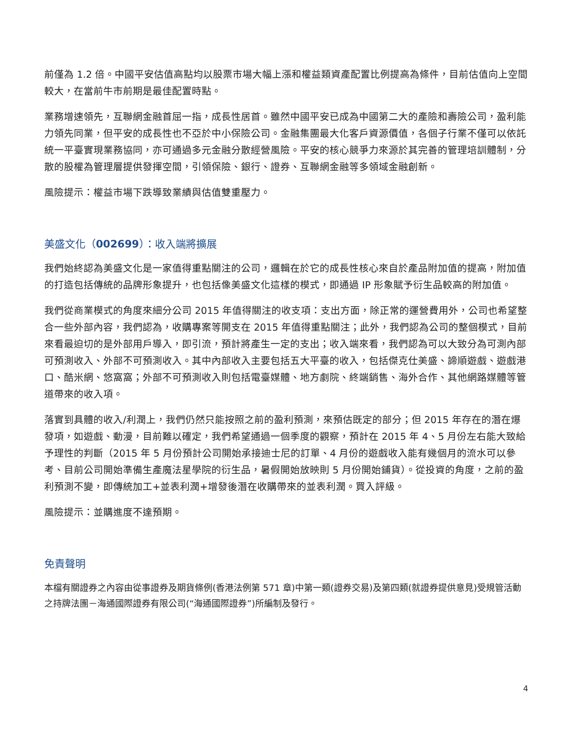前僅為 1.2 倍。中國平安估值高點均以股票市場大幅上漲和權益類資產配置比例提高為條件，目前估值向上空間較大，在當前牛市前期是最佳配置時點。
業務增速領先，互聯網金融首屈一指，成長性居首。雖然中國平安已成為中國第二大的產險和壽險公司，盈利能力領先同業，但平安的成長性也不亞於中小保險公司。金融集團最大化客戶資源價值，各個子行業不僅可以依託統一平臺實現業務協同，亦可通過多元金融分散經營風險。平安的核心競爭力來源於其完善的管理培訓體制，分散的股權為管理層提供發揮空間，引領保險、銀行、證券、互聯網金融等多領域金融創新。
風險提示：權益市場下跌導致業績與估值雙重壓力。
美盛文化（002699）：收入端將擴展
我們始終認為美盛文化是一家值得重點關注的公司，邏輯在於它的成長性核心來自於產品附加值的提高，附加值的打造包括傳統的品牌形象提升，也包括像美盛文化這樣的模式，即通過 IP 形象賦予衍生品較高的附加值。
我們從商業模式的角度來細分公司 2015 年值得關注的收支項：支出方面，除正常的運營費用外，公司也希望整合一些外部內容，我們認為，收購專案等開支在 2015 年值得重點關注；此外，我們認為公司的整個模式，目前來看最迫切的是外部用戶導入，即引流，預計將產生一定的支出；收入端來看，我們認為可以大致分為可測內部可預測收入、外部不可預測收入。其中內部收入主要包括五大平臺的收入，包括傑克仕美盛、諦順遊戲、遊戲港口、酷米網、悠窩窩；外部不可預測收入則包括電臺媒體、地方劇院、終端銷售、海外合作、其他網路媒體等管道帶來的收入項。
落實到具體的收入/利潤上，我們仍然只能按照之前的盈利預測，來預估既定的部分；但 2015 年存在的潛在爆發項，如遊戲、動漫，目前難以確定，我們希望通過一個季度的觀察，預計在 2015 年 4、5 月份左右能大致給予理性的判斷（2015 年 5 月份預計公司開始承接迪士尼的訂單、4 月份的遊戲收入能有幾個月的流水可以參考、目前公司開始準備生產魔法星學院的衍生品，暑假開始放映則 5 月份開始鋪貨）。從投資的角度，之前的盈利預測不變，即傳統加工+並表利潤+增發後潛在收購帶來的並表利潤。買入評級。
風險提示：並購進度不達預期。
免責聲明
本檔有關證券之內容由從事證券及期貨條例(香港法例第 571 章)中第一類(證券交易)及第四類(就證券提供意見)受規管活動之持牌法團－海通國際證券有限公司(“海通國際證券”)所編制及發行。
4